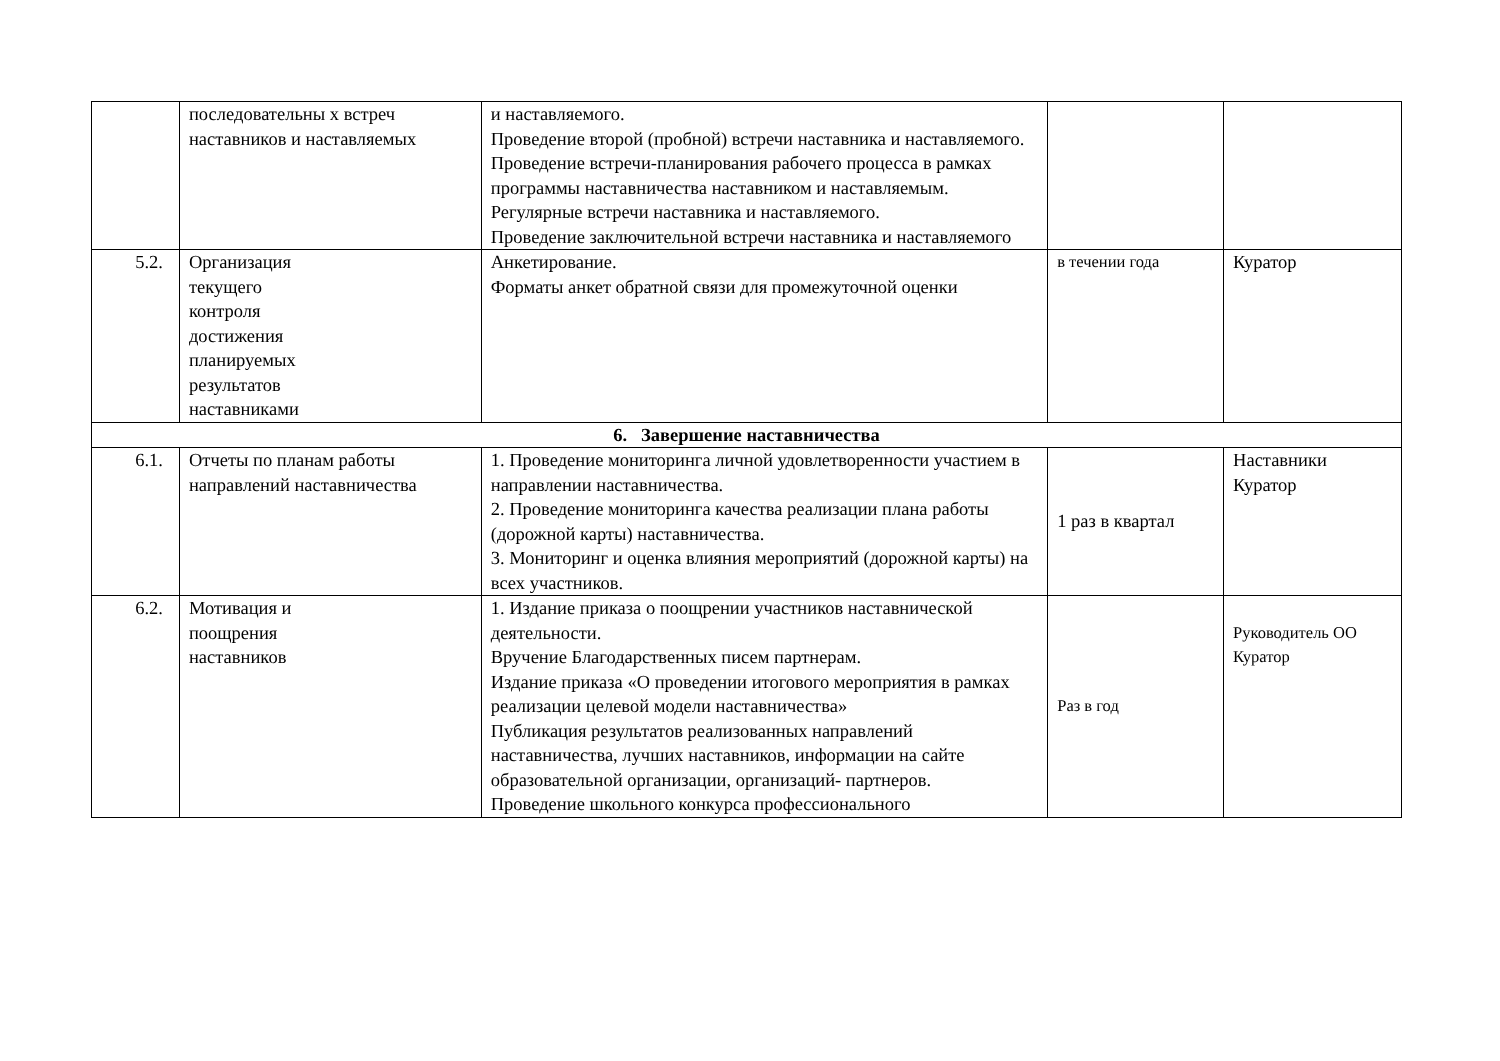| | последовательны х встреч наставников и наставляемых | и наставляемого. Проведение второй (пробной) встречи наставника и наставляемого. Проведение встречи-планирования рабочего процесса в рамках программы наставничества наставником и наставляемым. Регулярные встречи наставника и наставляемого. Проведение заключительной встречи наставника и наставляемого | | |
| 5.2. | Организация текущего контроля достижения планируемых результатов наставниками | Анкетирование. Форматы анкет обратной связи для промежуточной оценки | в течении года | Куратор |
| 6. Завершение наставничества | | | | |
| 6.1. | Отчеты по планам работы направлений наставничества | 1. Проведение мониторинга личной удовлетворенности участием в направлении наставничества. 2. Проведение мониторинга качества реализации плана работы (дорожной карты) наставничества. 3. Мониторинг и оценка влияния мероприятий (дорожной карты) на всех участников. | 1 раз в квартал | Наставники Куратор |
| 6.2. | Мотивация и поощрения наставников | 1. Издание приказа о поощрении участников наставнической деятельности. Вручение Благодарственных писем партнерам. Издание приказа «О проведении итогового мероприятия в рамках реализации целевой модели наставничества» Публикация результатов реализованных направлений наставничества, лучших наставников, информации на сайте образовательной организации, организаций- партнеров. Проведение школьного конкурса профессионального | Раз в год | Руководитель ОО Куратор |